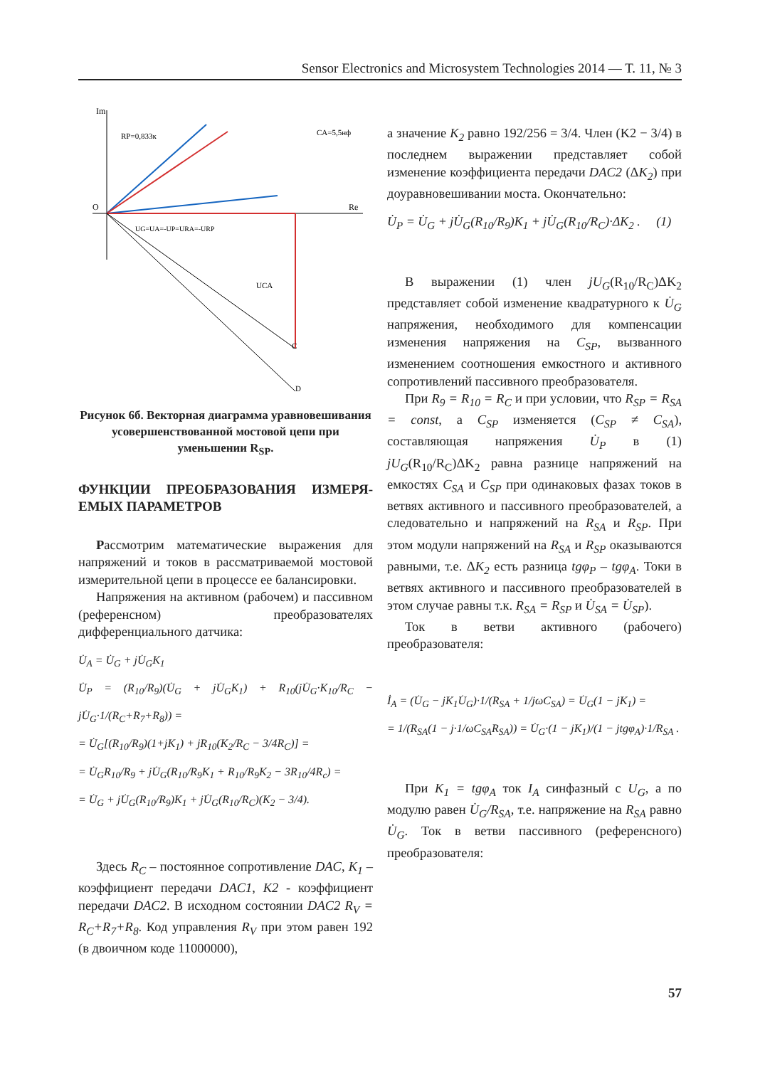Sensor Electronics and Microsystem Technologies 2014 — T. 11, № 3
Im
Re
O
RP=0,833к
CA=5,5нф
UG=UA=-UP=URA=-URP
UCA
C
D
Рисунок 6б. Векторная диаграмма уравновешивания усовершенствованной мостовой цепи при уменьшении R<sub>SP</sub>.
ФУНКЦИИ ПРЕОБРАЗОВАНИЯ ИЗМЕРЯ-ЕМЫХ ПАРАМЕТРОВ
Рассмотрим математические выражения для напряжений и токов в рассматриваемой мостовой измерительной цепи в процессе ее балансировки.
Напряжения на активном (рабочем) и пассивном (референсном) преобразователях дифференциального датчика:
U̇<sub>A</sub> = U̇<sub>G</sub> + jU̇<sub>G</sub>K<sub>1</sub>
U̇<sub>P</sub> = (R<sub>10</sub>/R<sub>9</sub>)(U̇<sub>G</sub> + jU̇<sub>G</sub>K<sub>1</sub>) + R<sub>10</sub>(jU̇<sub>G</sub>·K<sub>10</sub>/R<sub>C</sub> − jU̇<sub>G</sub>·1/(R<sub>C</sub>+R<sub>7</sub>+R<sub>8</sub>)) =
= U̇<sub>G</sub>[(R<sub>10</sub>/R<sub>9</sub>)(1+jK<sub>1</sub>) + jR<sub>10</sub>(K<sub>2</sub>/R<sub>C</sub> − 3/4R<sub>C</sub>)] =
= U̇<sub>G</sub>R<sub>10</sub>/R<sub>9</sub> + jU̇<sub>G</sub>(R<sub>10</sub>/R<sub>9</sub>K<sub>1</sub> + R<sub>10</sub>/R<sub>9</sub>K<sub>2</sub> − 3R<sub>10</sub>/4R<sub>c</sub>) =
= U̇<sub>G</sub> + jU̇<sub>G</sub>(R<sub>10</sub>/R<sub>9</sub>)K<sub>1</sub> + jU̇<sub>G</sub>(R<sub>10</sub>/R<sub>C</sub>)(K<sub>2</sub> − 3/4).
Здесь R<sub>C</sub> – постоянное сопротивление DAC, K<sub>1</sub> – коэффициент передачи DAC1, K2 - коэффициент передачи DAC2. В исходном состоянии DAC2 R<sub>V</sub> = R<sub>C</sub>+R<sub>7</sub>+R<sub>8</sub>. Код управления R<sub>V</sub> при этом равен 192 (в двоичном коде 11000000),
а значение K<sub>2</sub> равно 192/256 = 3/4. Член (K2 − 3/4) в последнем выражении представляет собой изменение коэффициента передачи DAC2 (ΔK<sub>2</sub>) при доуравновешивании моста. Окончательно:
U̇<sub>P</sub> = U̇<sub>G</sub> + jU̇<sub>G</sub>(R<sub>10</sub>/R<sub>9</sub>)K<sub>1</sub> + jU̇<sub>G</sub>(R<sub>10</sub>/R<sub>C</sub>)·ΔK<sub>2</sub> . (1)
В выражении (1) член jU<sub>G</sub>(R<sub>10</sub>/R<sub>C</sub>)ΔK<sub>2</sub> представляет собой изменение квадратурного к U̇<sub>G</sub> напряжения, необходимого для компенсации изменения напряжения на C<sub>SP</sub>, вызванного изменением соотношения емкостного и активного сопротивлений пассивного преобразователя.
При R<sub>9</sub> = R<sub>10</sub> = R<sub>C</sub> и при условии, что R<sub>SP</sub> = R<sub>SA</sub> = const, а C<sub>SP</sub> изменяется (C<sub>SP</sub> ≠ C<sub>SA</sub>), составляющая напряжения U̇<sub>P</sub> в (1) jU<sub>G</sub>(R<sub>10</sub>/R<sub>C</sub>)ΔK<sub>2</sub> равна разнице напряжений на емкостях C<sub>SA</sub> и C<sub>SP</sub> при одинаковых фазах токов в ветвях активного и пассивного преобразователей, а следовательно и напряжений на R<sub>SA</sub> и R<sub>SP</sub>. При этом модули напряжений на R<sub>SA</sub> и R<sub>SP</sub> оказываются равными, т.е. ΔK<sub>2</sub> есть разница tgφ<sub>P</sub> – tgφ<sub>A</sub>. Токи в ветвях активного и пассивного преобразователей в этом случае равны т.к. R<sub>SA</sub> = R<sub>SP</sub> и U̇<sub>SA</sub> = U̇<sub>SP</sub>).
Ток в ветви активного (рабочего) преобразователя:
İ<sub>A</sub> = (U̇<sub>G</sub> − jK<sub>1</sub>U̇<sub>G</sub>)·1/(R<sub>SA</sub> + 1/jωC<sub>SA</sub>) = U̇<sub>G</sub>(1 − jK<sub>1</sub>) =
= 1/(R<sub>SA</sub>(1 − j·1/ωC<sub>SA</sub>R<sub>SA</sub>)) = U̇<sub>G</sub>·(1 − jK<sub>1</sub>)/(1 − jtgφ<sub>A</sub>)·1/R<sub>SA</sub> .
При K<sub>1</sub> = tgφ<sub>A</sub> ток I<sub>A</sub> синфазный с U<sub>G</sub>, а по модулю равен U̇<sub>G</sub>/R<sub>SA</sub>, т.е. напряжение на R<sub>SA</sub> равно U̇<sub>G</sub>. Ток в ветви пассивного (референсного) преобразователя:
57